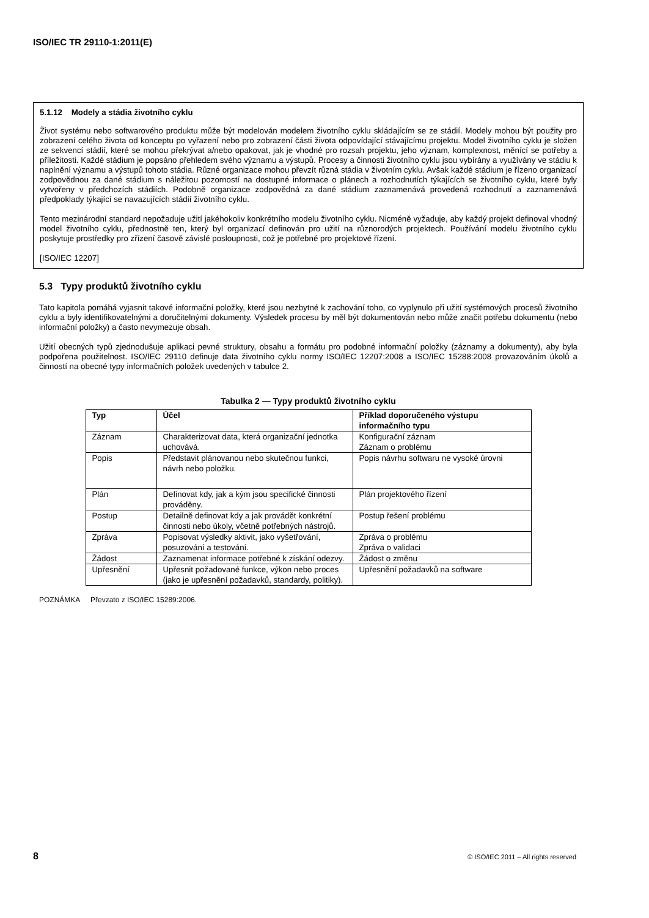ISO/IEC TR 29110-1:2011(E)
5.1.12 Modely a stádia životního cyklu
Život systému nebo softwarového produktu může být modelován modelem životního cyklu skládajícím se ze stádií. Modely mohou být použity pro zobrazení celého života od konceptu po vyřazení nebo pro zobrazení části života odpovídající stávajícímu projektu. Model životního cyklu je složen ze sekvencí stádií, které se mohou překrývat a/nebo opakovat, jak je vhodné pro rozsah projektu, jeho význam, komplexnost, měnící se potřeby a příležitosti. Každé stádium je popsáno přehledem svého významu a výstupů. Procesy a činnosti životního cyklu jsou vybírány a využívány ve stádiu k naplnění významu a výstupů tohoto stádia. Různé organizace mohou převzít různá stádia v životním cyklu. Avšak každé stádium je řízeno organizací zodpovědnou za dané stádium s náležitou pozorností na dostupné informace o plánech a rozhodnutích týkajících se životního cyklu, které byly vytvořeny v předchozích stádiích. Podobně organizace zodpovědná za dané stádium zaznamenává provedená rozhodnutí a zaznamenává předpoklady týkající se navazujících stádií životního cyklu.
Tento mezinárodní standard nepožaduje užití jakéhokoliv konkrétního modelu životního cyklu. Nicméně vyžaduje, aby každý projekt definoval vhodný model životního cyklu, přednostně ten, který byl organizací definován pro užití na různorodých projektech. Používání modelu životního cyklu poskytuje prostředky pro zřízení časově závislé posloupnosti, což je potřebné pro projektové řízení.
[ISO/IEC 12207]
5.3 Typy produktů životního cyklu
Tato kapitola pomáhá vyjasnit takové informační položky, které jsou nezbytné k zachování toho, co vyplynulo při užití systémových procesů životního cyklu a byly identifikovatelnými a doručitelnými dokumenty. Výsledek procesu by měl být dokumentován nebo může značit potřebu dokumentu (nebo informační položky) a často nevymezuje obsah.
Užití obecných typů zjednodušuje aplikaci pevné struktury, obsahu a formátu pro podobné informační položky (záznamy a dokumenty), aby byla podpořena použitelnost. ISO/IEC 29110 definuje data životního cyklu normy ISO/IEC 12207:2008 a ISO/IEC 15288:2008 provazováním úkolů a činností na obecné typy informačních položek uvedených v tabulce 2.
Tabulka 2 — Typy produktů životního cyklu
| Typ | Účel | Příklad doporučeného výstupu informačního typu |
| --- | --- | --- |
| Záznam | Charakterizovat data, která organizační jednotka uchovává. | Konfigurační záznam Záznam o problému |
| Popis | Představit plánovanou nebo skutečnou funkci, návrh nebo položku. | Popis návrhu softwaru ne vysoké úrovni |
| Plán | Definovat kdy, jak a kým jsou specifické činnosti prováděny. | Plán projektového řízení |
| Postup | Detailně definovat kdy a jak provádět konkrétní činnosti nebo úkoly, včetně potřebných nástrojů. | Postup řešení problému |
| Zpráva | Popisovat výsledky aktivit, jako vyšetřování, posuzování a testování. | Zpráva o problému Zpráva o validaci |
| Žádost | Zaznamenat informace potřebné k získání odezvy. | Žádost o změnu |
| Upřesnění | Upřesnit požadované funkce, výkon nebo proces (jako je upřesnění požadavků, standardy, politiky). | Upřesnění požadavků na software |
POZNÁMKA Převzato z ISO/IEC 15289:2006.
8 © ISO/IEC 2011 – All rights reserved